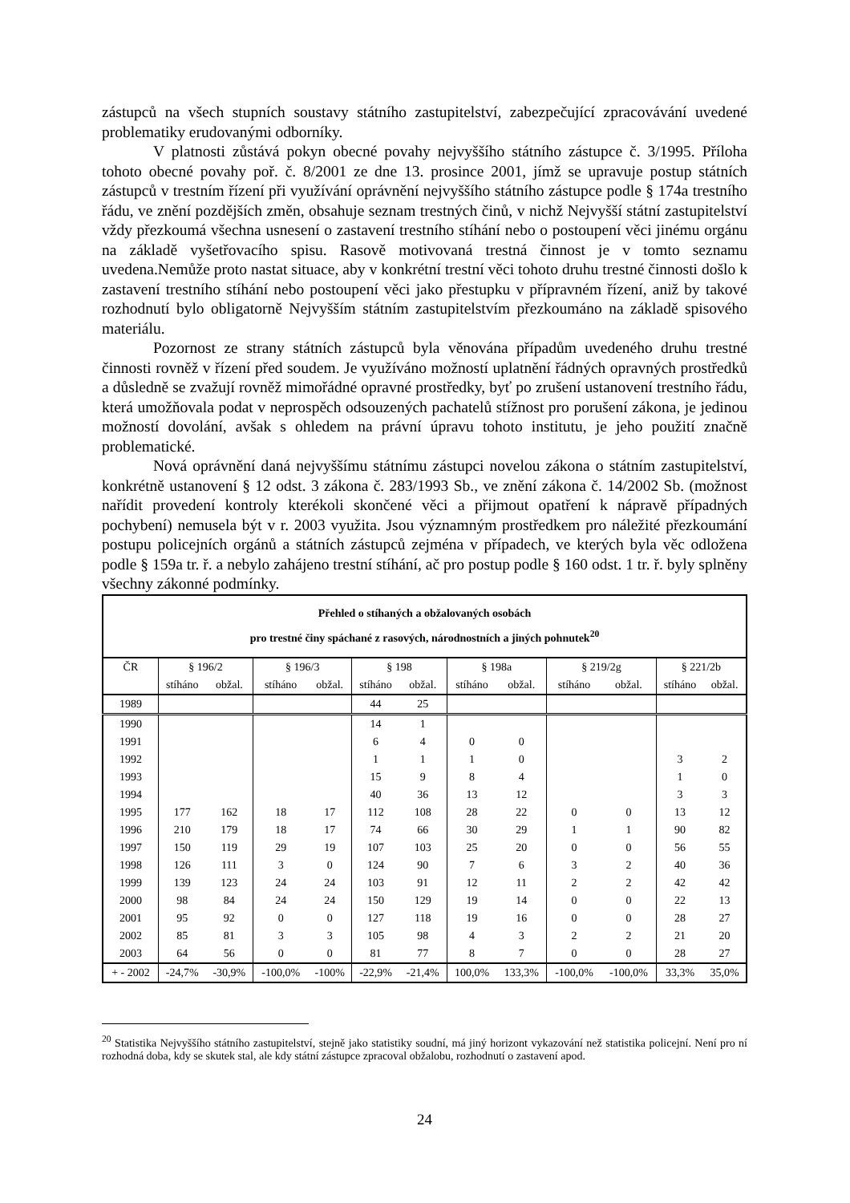zástupců na všech stupních soustavy státního zastupitelství, zabezpečující zpracovávání uvedené problematiky erudovanými odborníky.
V platnosti zůstává pokyn obecné povahy nejvyššího státního zástupce č. 3/1995. Příloha tohoto obecné povahy poř. č. 8/2001 ze dne 13. prosince 2001, jímž se upravuje postup státních zástupců v trestním řízení při využívání oprávnění nejvyššího státního zástupce podle § 174a trestního řádu, ve znění pozdějších změn, obsahuje seznam trestných činů, v nichž Nejvyšší státní zastupitelství vždy přezkoumá všechna usnesení o zastavení trestního stíhání nebo o postoupení věci jinému orgánu na základě vyšetřovacího spisu. Rasově motivovaná trestná činnost je v tomto seznamu uvedena.Nemůže proto nastat situace, aby v konkrétní trestní věci tohoto druhu trestné činnosti došlo k zastavení trestního stíhání nebo postoupení věci jako přestupku v přípravném řízení, aniž by takové rozhodnutí bylo obligatorně Nejvyšším státním zastupitelstvím přezkoumáno na základě spisového materiálu.
Pozornost ze strany státních zástupců byla věnována případům uvedeného druhu trestné činnosti rovněž v řízení před soudem. Je využíváno možností uplatnění řádných opravných prostředků a důsledně se zvažují rovněž mimořádné opravné prostředky, byť po zrušení ustanovení trestního řádu, která umožňovala podat v neprospěch odsouzených pachatelů stížnost pro porušení zákona, je jedinou možností dovolání, avšak s ohledem na právní úpravu tohoto institutu, je jeho použití značně problematické.
Nová oprávnění daná nejvyššímu státnímu zástupci novelou zákona o státním zastupitelství, konkrétně ustanovení § 12 odst. 3 zákona č. 283/1993 Sb., ve znění zákona č. 14/2002 Sb. (možnost nařídit provedení kontroly kterékoli skončené věci a přijmout opatření k nápravě případných pochybení) nemusela být v r. 2003 využita. Jsou významným prostředkem pro náležité přezkoumání postupu policejních orgánů a státních zástupců zejména v případech, ve kterých byla věc odložena podle § 159a tr. ř. a nebylo zahájeno trestní stíhání, ač pro postup podle § 160 odst. 1 tr. ř. byly splněny všechny zákonné podmínky.
| Přehled o stíhaných a obžalovaných osobách pro trestné činy spáchané z rasových, národnostních a jiných pohnutek<sup>20</sup> | | | | | | | | | | | | |
| ČR | § 196/2 | | § 196/3 | | § 198 | | § 198a | | § 219/2g | | § 221/2b | |
| | stíháno | obžal. | stíháno | obžal. | stíháno | obžal. | stíháno | obžal. | stíháno | obžal. | stíháno | obžal. |
| 1989 | | | | | 44 | 25 | | | | | | |
| 1990 | | | | | 14 | 1 | | | | | | |
| 1991 | | | | | 6 | 4 | 0 | 0 | | | | |
| 1992 | | | | | 1 | 1 | 1 | 0 | | | 3 | 2 |
| 1993 | | | | | 15 | 9 | 8 | 4 | | | 1 | 0 |
| 1994 | | | | | 40 | 36 | 13 | 12 | | | 3 | 3 |
| 1995 | 177 | 162 | 18 | 17 | 112 | 108 | 28 | 22 | 0 | 0 | 13 | 12 |
| 1996 | 210 | 179 | 18 | 17 | 74 | 66 | 30 | 29 | 1 | 1 | 90 | 82 |
| 1997 | 150 | 119 | 29 | 19 | 107 | 103 | 25 | 20 | 0 | 0 | 56 | 55 |
| 1998 | 126 | 111 | 3 | 0 | 124 | 90 | 7 | 6 | 3 | 2 | 40 | 36 |
| 1999 | 139 | 123 | 24 | 24 | 103 | 91 | 12 | 11 | 2 | 2 | 42 | 42 |
| 2000 | 98 | 84 | 24 | 24 | 150 | 129 | 19 | 14 | 0 | 0 | 22 | 13 |
| 2001 | 95 | 92 | 0 | 0 | 127 | 118 | 19 | 16 | 0 | 0 | 28 | 27 |
| 2002 | 85 | 81 | 3 | 3 | 105 | 98 | 4 | 3 | 2 | 2 | 21 | 20 |
| 2003 | 64 | 56 | 0 | 0 | 81 | 77 | 8 | 7 | 0 | 0 | 28 | 27 |
| + - 2002 | -24,7% | -30,9% | -100,0% | -100% | -22,9% | -21,4% | 100,0% | 133,3% | -100,0% | -100,0% | 33,3% | 35,0% |
<sup>20</sup> Statistika Nejvyššího státního zastupitelství, stejně jako statistiky soudní, má jiný horizont vykazování než statistika policejní. Není pro ní rozhodná doba, kdy se skutek stal, ale kdy státní zástupce zpracoval obžalobu, rozhodnutí o zastavení apod.
24